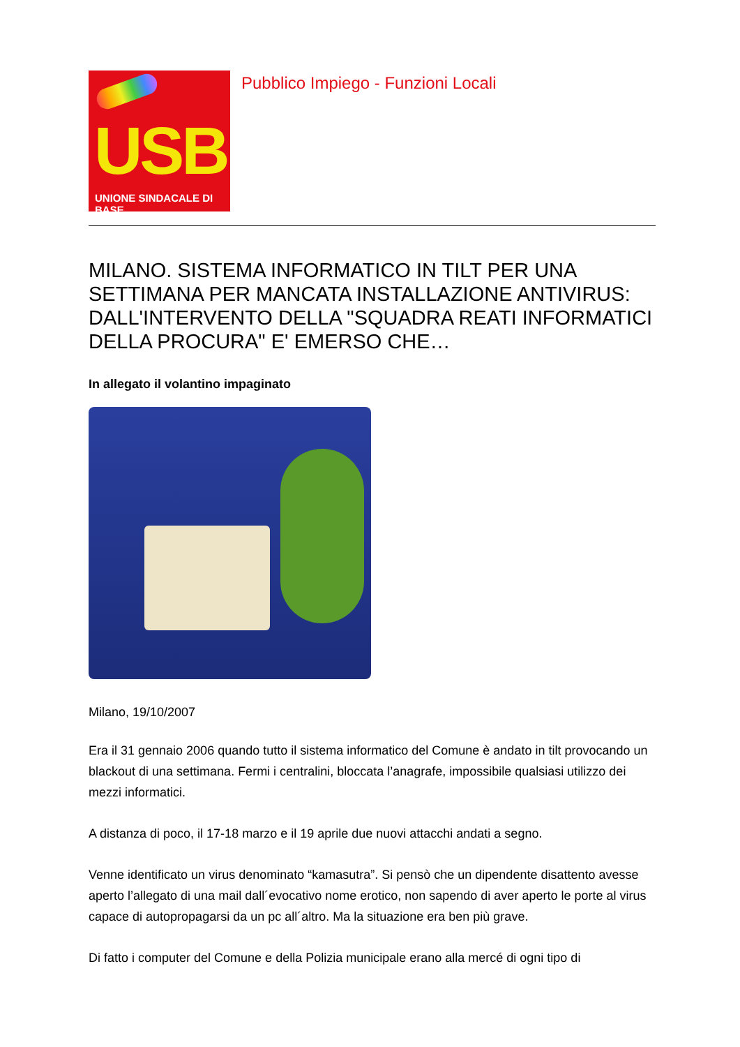USB
UNIONE SINDACALE DI BASE
Pubblico Impiego - Funzioni Locali
MILANO. SISTEMA INFORMATICO IN TILT PER UNA SETTIMANA PER MANCATA INSTALLAZIONE ANTIVIRUS: DALL'INTERVENTO DELLA "SQUADRA REATI INFORMATICI DELLA PROCURA" E' EMERSO CHE…
In allegato il volantino impaginato
Milano, 19/10/2007
Era il 31 gennaio 2006 quando tutto il sistema informatico del Comune è andato in tilt provocando un blackout di una settimana. Fermi i centralini, bloccata l’anagrafe, impossibile qualsiasi utilizzo dei mezzi informatici.
A distanza di poco, il 17-18 marzo e il 19 aprile due nuovi attacchi andati a segno.
Venne identificato un virus denominato “kamasutra”. Si pensò che un dipendente disattento avesse aperto l’allegato di una mail dall´evocativo nome erotico, non sapendo di aver aperto le porte al virus capace di autopropagarsi da un pc all´altro. Ma la situazione era ben più grave.
Di fatto i computer del Comune e della Polizia municipale erano alla mercé di ogni tipo di